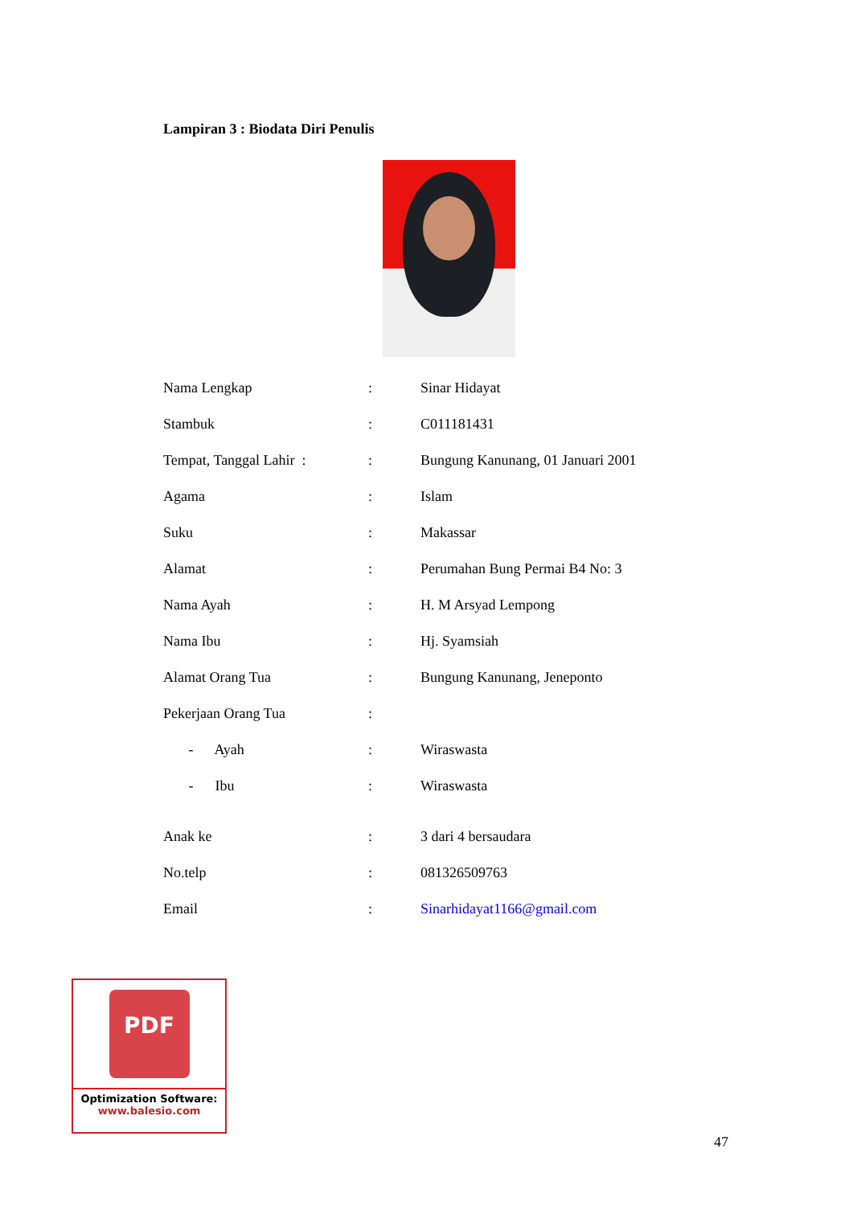Lampiran 3 : Biodata Diri Penulis
| Nama Lengkap | : | Sinar Hidayat |
| Stambuk | : | C011181431 |
| Tempat, Tanggal Lahir : | : | Bungung Kanunang, 01 Januari 2001 |
| Agama | : | Islam |
| Suku | : | Makassar |
| Alamat | : | Perumahan Bung Permai B4 No: 3 |
| Nama Ayah | : | H. M Arsyad Lempong |
| Nama Ibu | : | Hj. Syamsiah |
| Alamat Orang Tua | : | Bungung Kanunang, Jeneponto |
| Pekerjaan Orang Tua | : | |
| - Ayah | : | Wiraswasta |
| - Ibu | : | Wiraswasta |
| Anak ke | : | 3 dari 4 bersaudara |
| No.telp | : | 081326509763 |
| Email | : | Sinarhidayat1166@gmail.com |
PDF
Optimization Software:
www.balesio.com
47